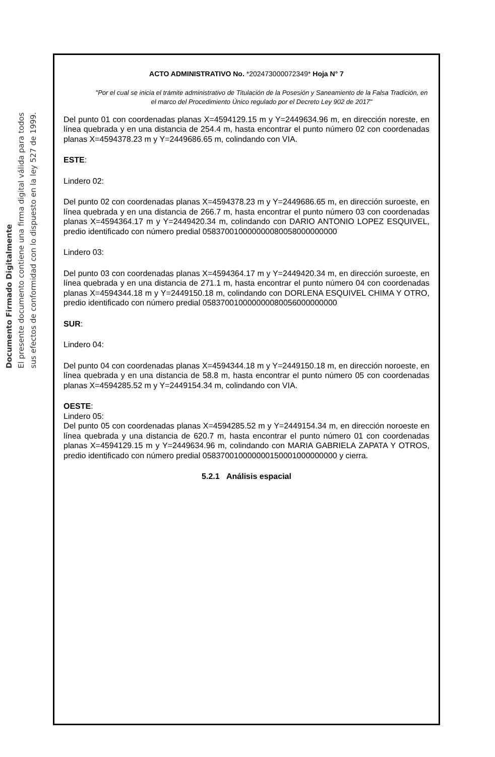Documento Firmado Digitalmente
El presente documento contiene una firma digital válida para todos
sus efectos de conformidad con lo dispuesto en la ley 527 de 1999.
ACTO ADMINISTRATIVO No. *202473000072349* Hoja N° 7
"Por el cual se inicia el trámite administrativo de Titulación de la Posesión y Saneamiento de la Falsa Tradición, en el marco del Procedimiento Único regulado por el Decreto Ley 902 de 2017"
Del punto 01 con coordenadas planas X=4594129.15 m y Y=2449634.96 m, en dirección noreste, en línea quebrada y en una distancia de 254.4 m, hasta encontrar el punto número 02 con coordenadas planas X=4594378.23 m y Y=2449686.65 m, colindando con VIA.
ESTE:
Lindero 02:
Del punto 02 con coordenadas planas X=4594378.23 m y Y=2449686.65 m, en dirección suroeste, en línea quebrada y en una distancia de 266.7 m, hasta encontrar el punto número 03 con coordenadas planas X=4594364.17 m y Y=2449420.34 m, colindando con DARIO ANTONIO LOPEZ ESQUIVEL, predio identificado con número predial 058370010000000080058000000000
Lindero 03:
Del punto 03 con coordenadas planas X=4594364.17 m y Y=2449420.34 m, en dirección suroeste, en línea quebrada y en una distancia de 271.1 m, hasta encontrar el punto número 04 con coordenadas planas X=4594344.18 m y Y=2449150.18 m, colindando con DORLENA ESQUIVEL CHIMA Y OTRO, predio identificado con número predial 058370010000000080056000000000
SUR:
Lindero 04:
Del punto 04 con coordenadas planas X=4594344.18 m y Y=2449150.18 m, en dirección noroeste, en línea quebrada y en una distancia de 58.8 m, hasta encontrar el punto número 05 con coordenadas planas X=4594285.52 m y Y=2449154.34 m, colindando con VIA.
OESTE:
Lindero 05:
Del punto 05 con coordenadas planas X=4594285.52 m y Y=2449154.34 m, en dirección noroeste en línea quebrada y una distancia de 620.7 m, hasta encontrar el punto número 01 con coordenadas planas X=4594129.15 m y Y=2449634.96 m, colindando con MARIA GABRIELA ZAPATA Y OTROS, predio identificado con número predial 058370010000000150001000000000 y cierra.
5.2.1 Análisis espacial